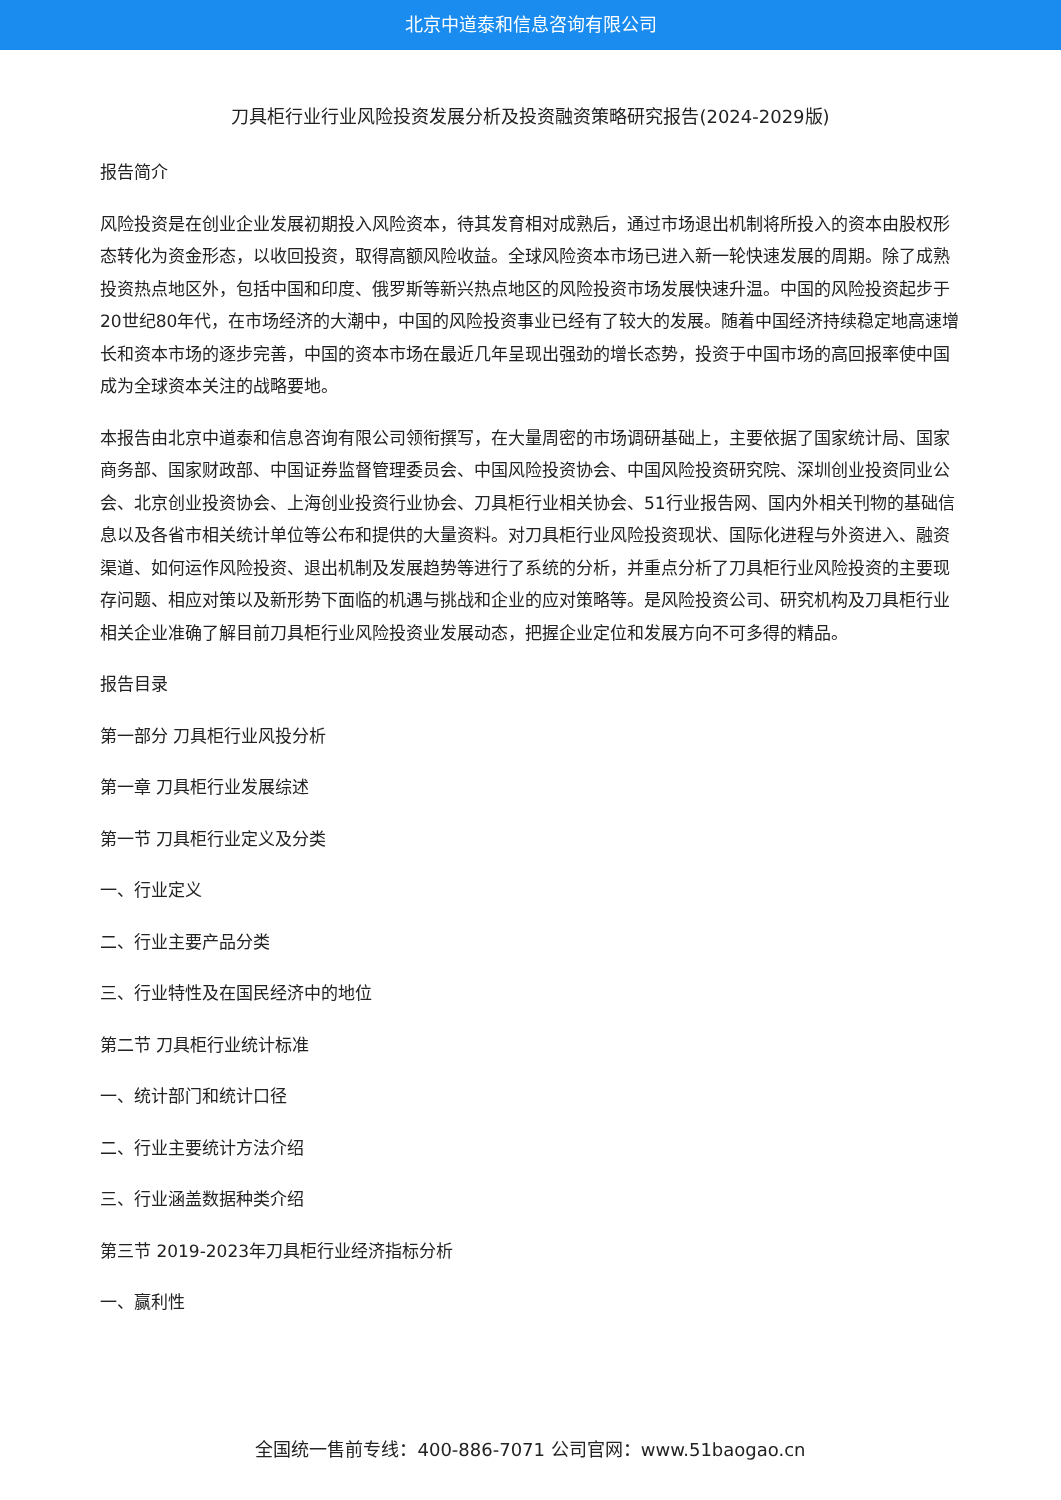北京中道泰和信息咨询有限公司
刀具柜行业行业风险投资发展分析及投资融资策略研究报告(2024-2029版)
报告简介
风险投资是在创业企业发展初期投入风险资本，待其发育相对成熟后，通过市场退出机制将所投入的资本由股权形态转化为资金形态，以收回投资，取得高额风险收益。全球风险资本市场已进入新一轮快速发展的周期。除了成熟投资热点地区外，包括中国和印度、俄罗斯等新兴热点地区的风险投资市场发展快速升温。中国的风险投资起步于20世纪80年代，在市场经济的大潮中，中国的风险投资事业已经有了较大的发展。随着中国经济持续稳定地高速增长和资本市场的逐步完善，中国的资本市场在最近几年呈现出强劲的增长态势，投资于中国市场的高回报率使中国成为全球资本关注的战略要地。
本报告由北京中道泰和信息咨询有限公司领衔撰写，在大量周密的市场调研基础上，主要依据了国家统计局、国家商务部、国家财政部、中国证券监督管理委员会、中国风险投资协会、中国风险投资研究院、深圳创业投资同业公会、北京创业投资协会、上海创业投资行业协会、刀具柜行业相关协会、51行业报告网、国内外相关刊物的基础信息以及各省市相关统计单位等公布和提供的大量资料。对刀具柜行业风险投资现状、国际化进程与外资进入、融资渠道、如何运作风险投资、退出机制及发展趋势等进行了系统的分析，并重点分析了刀具柜行业风险投资的主要现存问题、相应对策以及新形势下面临的机遇与挑战和企业的应对策略等。是风险投资公司、研究机构及刀具柜行业相关企业准确了解目前刀具柜行业风险投资业发展动态，把握企业定位和发展方向不可多得的精品。
报告目录
第一部分 刀具柜行业风投分析
第一章 刀具柜行业发展综述
第一节 刀具柜行业定义及分类
一、行业定义
二、行业主要产品分类
三、行业特性及在国民经济中的地位
第二节 刀具柜行业统计标准
一、统计部门和统计口径
二、行业主要统计方法介绍
三、行业涵盖数据种类介绍
第三节 2019-2023年刀具柜行业经济指标分析
一、赢利性
全国统一售前专线：400-886-7071 公司官网：www.51baogao.cn